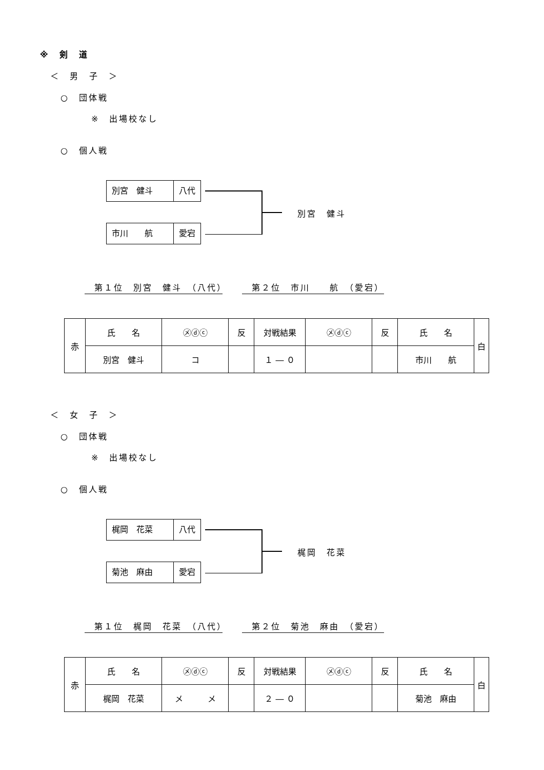※　剣　道
＜　男　子　＞
○　団体戦
※　出場校なし
○　個人戦
別宮　健斗 八代
市川　　航 愛宕
別宮　健斗
　第１位　別宮　健斗　（八代）　　　第２位　市川　　航　（愛宕）
| 赤 | 氏 名 | ㋱ⓓⓒ | 反 | 対戦結果 | ㋱ⓓⓒ | 反 | 氏 名 | 白 |
| | 別宮 健斗 | コ | | １ ― ０ | | | 市川 航 | |
＜　女　子　＞
○　団体戦
※　出場校なし
○　個人戦
梶岡　花菜 八代
菊池　麻由 愛宕
梶岡　花菜
　第１位　梶岡　花菜　（八代）　　　第２位　菊池　麻由　（愛宕）
| 赤 | 氏 名 | ㋱ⓓⓒ | 反 | 対戦結果 | ㋱ⓓⓒ | 反 | 氏 名 | 白 |
| | 梶岡 花菜 | メ メ | | ２ ― ０ | | | 菊池 麻由 | |